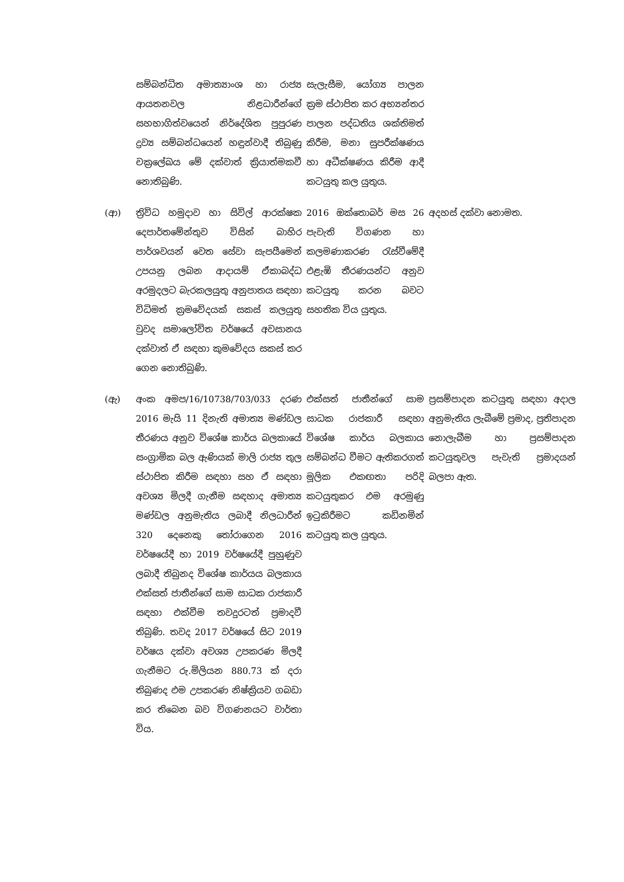| | සම්බන්ධිත අමාත්‍යාංශ හා රාජ්‍ය ආයතනවල නිළධාරීන්ගේ සහභාගිත්වයෙන් නිර්දේශිත පුපුරණ ද්‍රව්‍ය සම්බන්ධයෙන් හඳුන්වාදී තිබුණු චක්‍රලේඛය මේ දක්වාත් ක්‍රියාත්මකවී නොතිබුණි. | සැලැසීම, යෝග්‍ය පාලන ක්‍රම ස්ථාපිත කර අභ්‍යන්තර පාලන පද්ධතිය ශක්තිමත් කිරීම, මනා සුපරීක්ෂණය හා අධීක්ෂණය කිරීම ආදී කටයුතු කල යුතුය. | |
| (ආ) | ත්‍රිවිධ හමුදාව හා සිවිල් ආරක්ෂක දෙපාර්තමේන්තුව විසින් බාහිර පාර්ශවයන් වෙත සේවා සැපයීමෙන් උපයනු ලබන ආදායම් ඒකාබද්ධ අරමුදලට බැරකලයුතු අනුපාතය සඳහා විධිමත් ක්‍රමවේදයක් සකස් කලයුතු වුවද සමාලෝචිත වර්ෂයේ අවසානය දක්වාත් ඒ සඳහා කුමවේදය සකස් කර ගෙන නොතිබුණි. | 2016 ඔක්තොබර් මස 26 පැවැති විගණන හා කලමණාකරණ රැස්වීමේදී එළැඹි තීරණයන්ට අනුව කටයුතු කරන බවට සහතික විය යුතුය. | අදහස් දක්වා නොමත. |
| (ඇ) | අංක අමප/16/10738/703/033 දරණ 2016 මැයි 11 දිනැති අමාත්‍ය මණ්ඩල තීරණය අනුව විශේෂ කාර්ය බලකායේ සංග්‍රාමික බල ඇණියක් මාලි රාජ්‍ය තුල ස්ථාපිත කිරීම සඳහා සහ ඒ සඳහා අවශ්‍ය මිලදී ගැනීම සඳහාද අමාත්‍ය මණ්ඩල අනුමැතිය ලබාදී නිලධාරීන් 320 දෙනෙකු තෝරාගෙන 2016 වර්ෂයේදී හා 2019 වර්ෂයේදී පුහුණුව ලබාදී තිබුනද විශේෂ කාර්යය බලකාය එක්සත් ජාතීන්ගේ සාම සාධක රාජකාරී සඳහා එක්වීම තවදුරටත් ප්‍රමාදවී තිබුණි. තවද 2017 වර්ෂයේ සිට 2019 වර්ෂය දක්වා අවශ්‍ය උපකරණ මිලදී ගැනීමට රු.මිලියන 880.73 ක් දරා තිබුණද එම උපකරණ නිෂ්ක්‍රියව ගබඩා කර තිබෙන බව විගණනයට වාර්තා විය. | එක්සත් ජාතීන්ගේ සාම සාධක රාජකාරී සඳහා විශේෂ කාර්ය බලකාය සම්බන්ධ වීමට ඇතිකරගත් මූලික එකඟතා පරිදි කටයුතුකර එම අරමුණු ඉටුකිරීමට කඩිනමින් කටයුතු කල යුතුය. | ප්‍රසම්පාදන කටයුතු සඳහා අදාල අනුමැතිය ලැබීමේ ප්‍රමාද, ප්‍රතිපාදන නොලැබීම හා ප්‍රසම්පාදන කටයුතුවල පැවැති ප්‍රමාදයන් බලපා ඇත. |